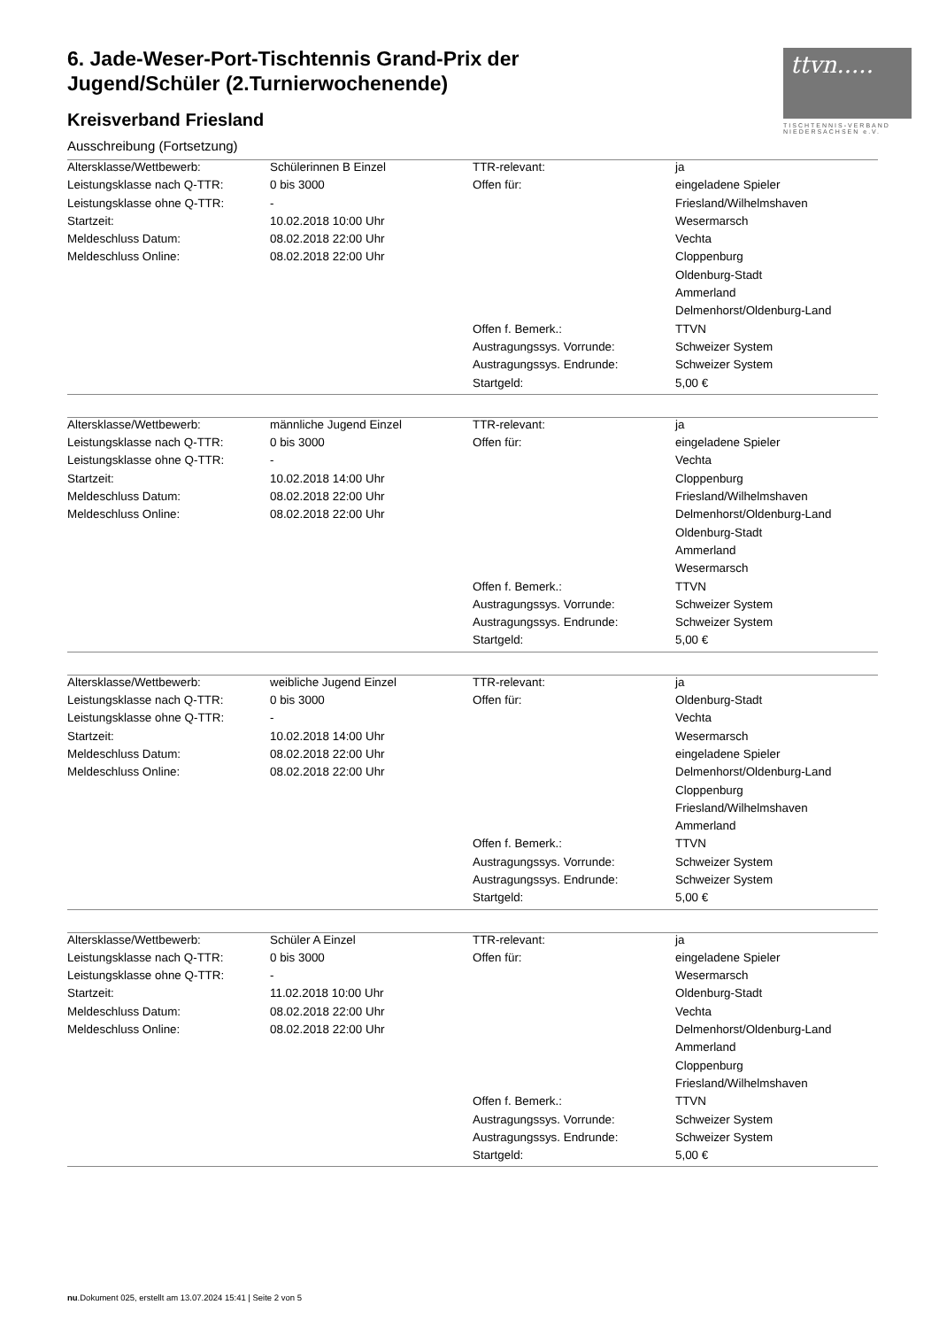6. Jade-Weser-Port-Tischtennis Grand-Prix der Jugend/Schüler (2.Turnierwochenende)
Kreisverband Friesland
ttvn.....
TISCHTENNIS-VERBAND NIEDERSACHSEN e.V.
Ausschreibung (Fortsetzung)
| Altersklasse/Wettbewerb: | Schülerinnen B Einzel | TTR-relevant: | ja |
| Leistungsklasse nach Q-TTR: | 0 bis 3000 | Offen für: | eingeladene Spieler |
| Leistungsklasse ohne Q-TTR: | - | | Friesland/Wilhelmshaven |
| Startzeit: | 10.02.2018 10:00 Uhr | | Wesermarsch |
| Meldeschluss Datum: | 08.02.2018 22:00 Uhr | | Vechta |
| Meldeschluss Online: | 08.02.2018 22:00 Uhr | | Cloppenburg |
| | | | Oldenburg-Stadt |
| | | | Ammerland |
| | | | Delmenhorst/Oldenburg-Land |
| | | Offen f. Bemerk.: | TTVN |
| | | Austragungssys. Vorrunde: | Schweizer System |
| | | Austragungssys. Endrunde: | Schweizer System |
| | | Startgeld: | 5,00 € |
| Altersklasse/Wettbewerb: | männliche Jugend Einzel | TTR-relevant: | ja |
| Leistungsklasse nach Q-TTR: | 0 bis 3000 | Offen für: | eingeladene Spieler |
| Leistungsklasse ohne Q-TTR: | - | | Vechta |
| Startzeit: | 10.02.2018 14:00 Uhr | | Cloppenburg |
| Meldeschluss Datum: | 08.02.2018 22:00 Uhr | | Friesland/Wilhelmshaven |
| Meldeschluss Online: | 08.02.2018 22:00 Uhr | | Delmenhorst/Oldenburg-Land |
| | | | Oldenburg-Stadt |
| | | | Ammerland |
| | | | Wesermarsch |
| | | Offen f. Bemerk.: | TTVN |
| | | Austragungssys. Vorrunde: | Schweizer System |
| | | Austragungssys. Endrunde: | Schweizer System |
| | | Startgeld: | 5,00 € |
| Altersklasse/Wettbewerb: | weibliche Jugend Einzel | TTR-relevant: | ja |
| Leistungsklasse nach Q-TTR: | 0 bis 3000 | Offen für: | Oldenburg-Stadt |
| Leistungsklasse ohne Q-TTR: | - | | Vechta |
| Startzeit: | 10.02.2018 14:00 Uhr | | Wesermarsch |
| Meldeschluss Datum: | 08.02.2018 22:00 Uhr | | eingeladene Spieler |
| Meldeschluss Online: | 08.02.2018 22:00 Uhr | | Delmenhorst/Oldenburg-Land |
| | | | Cloppenburg |
| | | | Friesland/Wilhelmshaven |
| | | | Ammerland |
| | | Offen f. Bemerk.: | TTVN |
| | | Austragungssys. Vorrunde: | Schweizer System |
| | | Austragungssys. Endrunde: | Schweizer System |
| | | Startgeld: | 5,00 € |
| Altersklasse/Wettbewerb: | Schüler A Einzel | TTR-relevant: | ja |
| Leistungsklasse nach Q-TTR: | 0 bis 3000 | Offen für: | eingeladene Spieler |
| Leistungsklasse ohne Q-TTR: | - | | Wesermarsch |
| Startzeit: | 11.02.2018 10:00 Uhr | | Oldenburg-Stadt |
| Meldeschluss Datum: | 08.02.2018 22:00 Uhr | | Vechta |
| Meldeschluss Online: | 08.02.2018 22:00 Uhr | | Delmenhorst/Oldenburg-Land |
| | | | Ammerland |
| | | | Cloppenburg |
| | | | Friesland/Wilhelmshaven |
| | | Offen f. Bemerk.: | TTVN |
| | | Austragungssys. Vorrunde: | Schweizer System |
| | | Austragungssys. Endrunde: | Schweizer System |
| | | Startgeld: | 5,00 € |
nu.Dokument 025, erstellt am 13.07.2024 15:41 | Seite 2 von 5